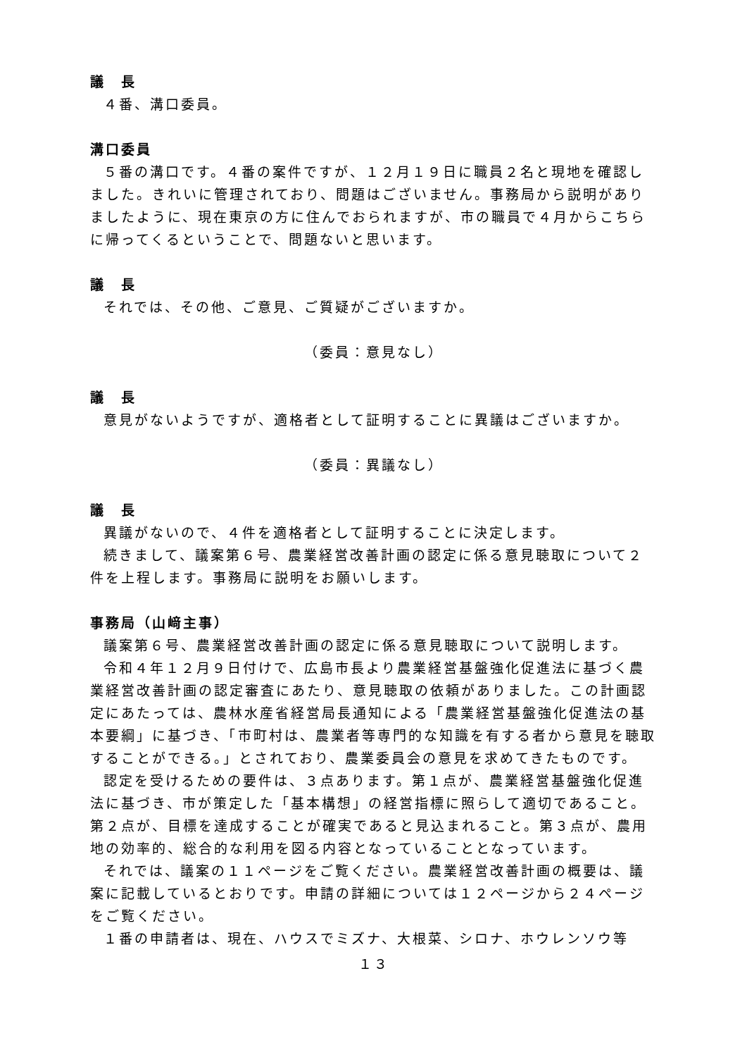議　長
４番、溝口委員。
溝口委員
５番の溝口です。４番の案件ですが、１２月１９日に職員２名と現地を確認しました。きれいに管理されており、問題はございません。事務局から説明がありましたように、現在東京の方に住んでおられますが、市の職員で４月からこちらに帰ってくるということで、問題ないと思います。
議　長
それでは、その他、ご意見、ご質疑がございますか。
（委員：意見なし）
議　長
意見がないようですが、適格者として証明することに異議はございますか。
（委員：異議なし）
議　長
異議がないので、４件を適格者として証明することに決定します。
続きまして、議案第６号、農業経営改善計画の認定に係る意見聴取について２件を上程します。事務局に説明をお願いします。
事務局（山﨑主事）
議案第６号、農業経営改善計画の認定に係る意見聴取について説明します。
令和４年１２月９日付けで、広島市長より農業経営基盤強化促進法に基づく農業経営改善計画の認定審査にあたり、意見聴取の依頼がありました。この計画認定にあたっては、農林水産省経営局長通知による「農業経営基盤強化促進法の基本要綱」に基づき、「市町村は、農業者等専門的な知識を有する者から意見を聴取することができる。」とされており、農業委員会の意見を求めてきたものです。
認定を受けるための要件は、３点あります。第１点が、農業経営基盤強化促進法に基づき、市が策定した「基本構想」の経営指標に照らして適切であること。第２点が、目標を達成することが確実であると見込まれること。第３点が、農用地の効率的、総合的な利用を図る内容となっていることとなっています。
それでは、議案の１１ページをご覧ください。農業経営改善計画の概要は、議案に記載しているとおりです。申請の詳細については１２ページから２４ページをご覧ください。
１番の申請者は、現在、ハウスでミズナ、大根菜、シロナ、ホウレンソウ等
１３